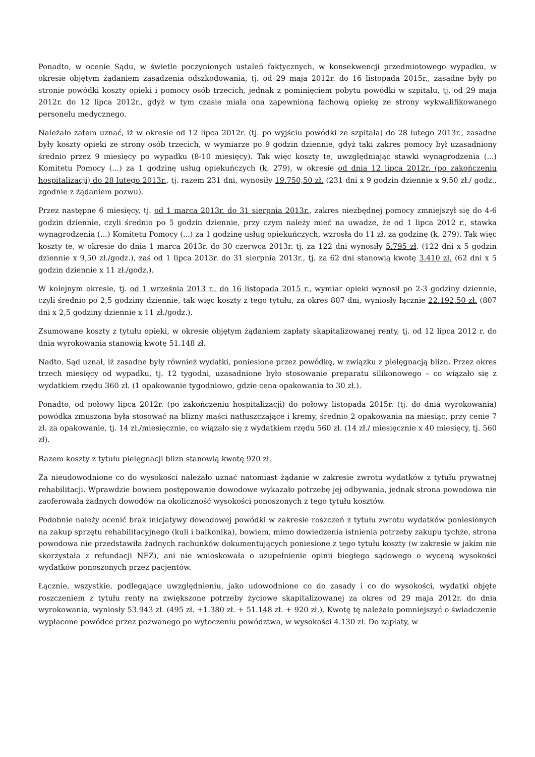Ponadto, w ocenie Sądu, w świetle poczynionych ustaleń faktycznych, w konsekwencji przedmiotowego wypadku, w okresie objętym żądaniem zasądzenia odszkodowania, tj. od 29 maja 2012r. do 16 listopada 2015r., zasadne były po stronie powódki koszty opieki i pomocy osób trzecich, jednak z pominięciem pobytu powódki w szpitalu, tj. od 29 maja 2012r. do 12 lipca 2012r., gdyż w tym czasie miała ona zapewnioną fachową opiekę ze strony wykwalifikowanego personelu medycznego.
Należało zatem uznać, iż w okresie od 12 lipca 2012r. (tj. po wyjściu powódki ze szpitala) do 28 lutego 2013r., zasadne były koszty opieki ze strony osób trzecich, w wymiarze po 9 godzin dziennie, gdyż taki zakres pomocy był uzasadniony średnio przez 9 miesięcy po wypadku (8-10 miesięcy). Tak więc koszty te, uwzględniając stawki wynagrodzenia (...) Komitetu Pomocy (...) za 1 godzinę usług opiekuńczych (k. 279), w okresie od dnia 12 lipca 2012r. (po zakończeniu hospitalizacji) do 28 lutego 2013r., tj. razem 231 dni, wynosiły 19.750,50 zł. (231 dni x 9 godzin dziennie x 9,50 zł./ godz., zgodnie z żądaniem pozwu).
Przez następne 6 miesięcy, tj. od 1 marca 2013r. do 31 sierpnia 2013r., zakres niezbędnej pomocy zmniejszył się do 4-6 godzin dziennie, czyli średnio po 5 godzin dziennie, przy czym należy mieć na uwadze, że od 1 lipca 2012 r., stawka wynagrodzenia (...) Komitetu Pomocy (...) za 1 godzinę usług opiekuńczych, wzrosła do 11 zł. za godzinę (k. 279). Tak więc koszty te, w okresie do dnia 1 marca 2013r. do 30 czerwca 2013r. tj. za 122 dni wynosiły 5.795 zł. (122 dni x 5 godzin dziennie x 9,50 zł./godz.), zaś od 1 lipca 2013r. do 31 sierpnia 2013r., tj. za 62 dni stanowią kwotę 3.410 zł. (62 dni x 5 godzin dziennie x 11 zł./godz.).
W kolejnym okresie, tj. od 1 września 2013 r., do 16 listopada 2015 r., wymiar opieki wynosił po 2-3 godziny dziennie, czyli średnio po 2,5 godziny dziennie, tak więc koszty z tego tytułu, za okres 807 dni, wyniosły łącznie 22.192,50 zł. (807 dni x 2,5 godziny dziennie x 11 zł./godz.).
Zsumowane koszty z tytułu opieki, w okresie objętym żądaniem zapłaty skapitalizowanej renty, tj. od 12 lipca 2012 r. do dnia wyrokowania stanowią kwotę 51.148 zł.
Nadto, Sąd uznał, iż zasadne były również wydatki, poniesione przez powódkę, w związku z pielęgnacją blizn. Przez okres trzech miesięcy od wypadku, tj. 12 tygodni, uzasadnione było stosowanie preparatu silikonowego – co wiązało się z wydatkiem rzędu 360 zł. (1 opakowanie tygodniowo, gdzie cena opakowania to 30 zł.).
Ponadto, od połowy lipca 2012r. (po zakończeniu hospitalizacji) do połowy listopada 2015r. (tj. do dnia wyrokowania) powódka zmuszona była stosować na blizny maści natłuszczające i kremy, średnio 2 opakowania na miesiąc, przy cenie 7 zł. za opakowanie, tj. 14 zł./miesięcznie, co wiązało się z wydatkiem rzędu 560 zł. (14 zł./ miesięcznie x 40 miesięcy, tj. 560 zł).
Razem koszty z tytułu pielęgnacji blizn stanowią kwotę 920 zł.
Za nieudowodnione co do wysokości należało uznać natomiast żądanie w zakresie zwrotu wydatków z tytułu prywatnej rehabilitacji. Wprawdzie bowiem postępowanie dowodowe wykazało potrzebę jej odbywania, jednak strona powodowa nie zaoferowała żadnych dowodów na okoliczność wysokości ponoszonych z tego tytułu kosztów.
Podobnie należy ocenić brak inicjatywy dowodowej powódki w zakresie roszczeń z tytułu zwrotu wydatków poniesionych na zakup sprzętu rehabilitacyjnego (kuli i balkonika), bowiem, mimo dowiedzenia istnienia potrzeby zakupu tychże, strona powodowa nie przedstawiła żadnych rachunków dokumentujących poniesione z tego tytułu koszty (w zakresie w jakim nie skorzystała z refundacji NFZ), ani nie wnioskowała o uzupełnienie opinii biegłego sądowego o wyceną wysokości wydatków ponoszonych przez pacjentów.
Łącznie, wszystkie, podlegające uwzględnieniu, jako udowodnione co do zasady i co do wysokości, wydatki objęte roszczeniem z tytułu renty na zwiększone potrzeby życiowe skapitalizowanej za okres od 29 maja 2012r. do dnia wyrokowania, wyniosły 53.943 zł. (495 zł. +1.380 zł. + 51.148 zł. + 920 zł.). Kwotę tę należało pomniejszyć o świadczenie wypłacone powódce przez pozwanego po wytoczeniu powództwa, w wysokości 4.130 zł. Do zapłaty, w